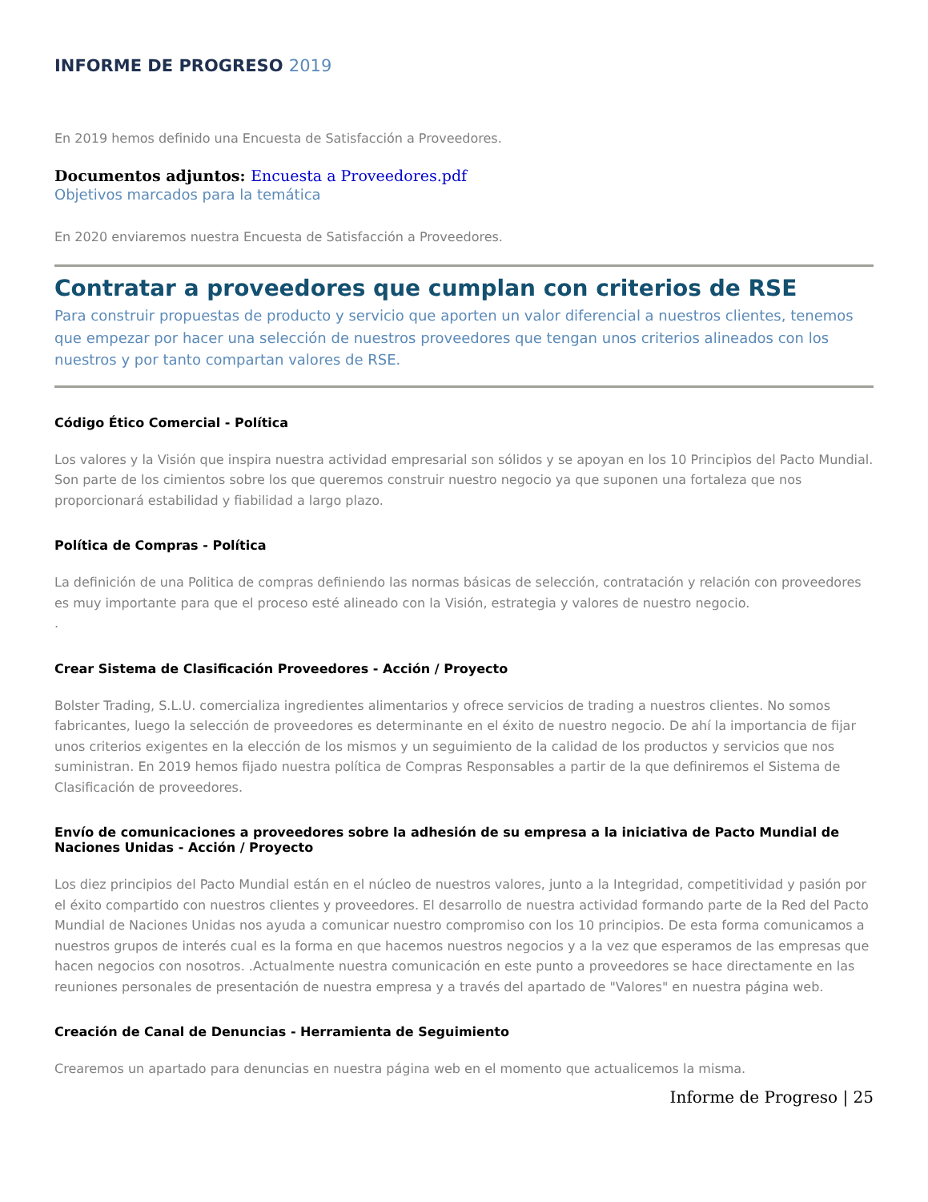INFORME DE PROGRESO 2019
En 2019 hemos definido una Encuesta de Satisfacción a Proveedores.
Documentos adjuntos: Encuesta a Proveedores.pdf
Objetivos marcados para la temática
En 2020 enviaremos nuestra Encuesta de Satisfacción a Proveedores.
Contratar a proveedores que cumplan con criterios de RSE
Para construir propuestas de producto y servicio que aporten un valor diferencial a nuestros clientes, tenemos que empezar por hacer una selección de nuestros proveedores que tengan unos criterios alineados con los nuestros y por tanto compartan valores de RSE.
Código Ético Comercial - Política
Los valores y la Visión que inspira nuestra actividad empresarial son sólidos y se apoyan en los 10 Principìos del Pacto Mundial. Son parte de los cimientos sobre los que queremos construir nuestro negocio ya que suponen una fortaleza que nos proporcionará estabilidad y fiabilidad a largo plazo.
Política de Compras - Política
La definición de una Politica de compras definiendo las normas básicas de selección, contratación y relación con proveedores es muy importante para que el proceso esté alineado con la Visión, estrategia y valores de nuestro negocio.
.
Crear Sistema de Clasificación Proveedores - Acción / Proyecto
Bolster Trading, S.L.U. comercializa ingredientes alimentarios y ofrece servicios de trading a nuestros clientes. No somos fabricantes, luego la selección de proveedores es determinante en el éxito de nuestro negocio. De ahí la importancia de fijar unos criterios exigentes en la elección de los mismos y un seguimiento de la calidad de los productos y servicios que nos suministran. En 2019 hemos fijado nuestra política de Compras Responsables a partir de la que definiremos el Sistema de Clasificación de proveedores.
Envío de comunicaciones a proveedores sobre la adhesión de su empresa a la iniciativa de Pacto Mundial de Naciones Unidas - Acción / Proyecto
Los diez principios del Pacto Mundial están en el núcleo de nuestros valores, junto a la Integridad, competitividad y pasión por el éxito compartido con nuestros clientes y proveedores. El desarrollo de nuestra actividad formando parte de la Red del Pacto Mundial de Naciones Unidas nos ayuda a comunicar nuestro compromiso con los 10 principios. De esta forma comunicamos a nuestros grupos de interés cual es la forma en que hacemos nuestros negocios y a la vez que esperamos de las empresas que hacen negocios con nosotros. .Actualmente nuestra comunicación en este punto a proveedores se hace directamente en las reuniones personales de presentación de nuestra empresa y a través del apartado de "Valores" en nuestra página web.
Creación de Canal de Denuncias - Herramienta de Seguimiento
Crearemos un apartado para denuncias en nuestra página web en el momento que actualicemos la misma.
Informe de Progreso | 25